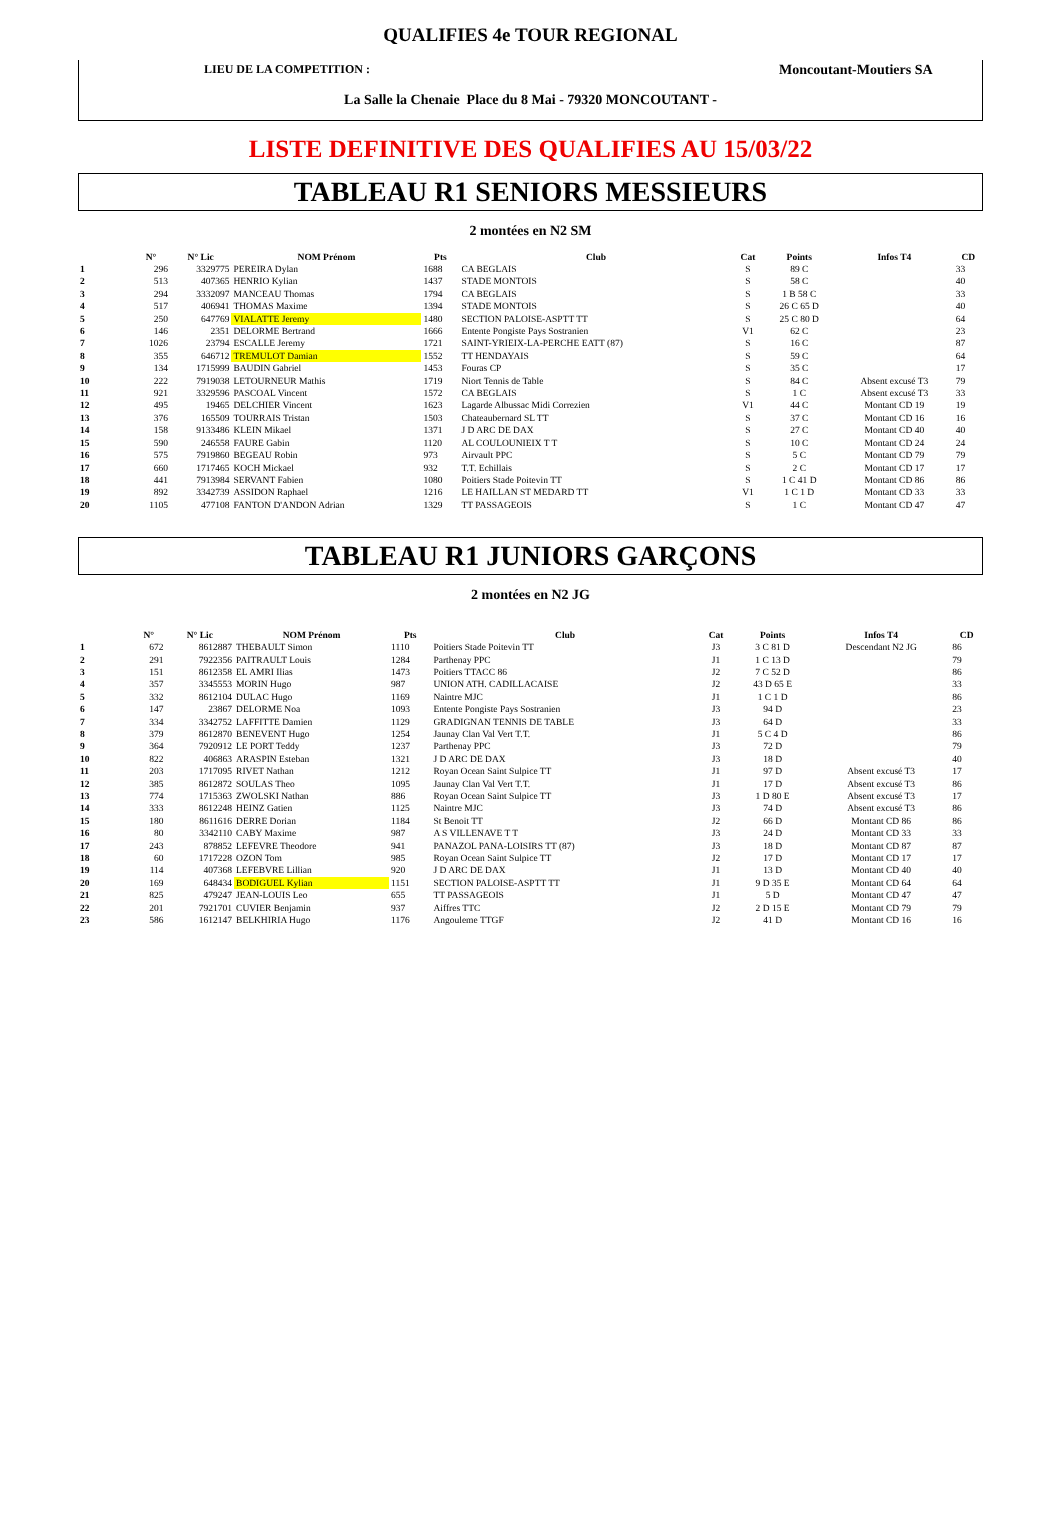QUALIFIES 4e TOUR REGIONAL
LIEU DE LA COMPETITION : Moncoutant-Moutiers SA
La Salle la Chenaie Place du 8 Mai - 79320 MONCOUTANT -
LISTE DEFINITIVE DES QUALIFIES AU 15/03/22
TABLEAU R1 SENIORS MESSIEURS
2 montées en N2 SM
| | N° | N° Lic | NOM Prénom | Pts | Club | Cat | Points | Infos T4 | CD |
| --- | --- | --- | --- | --- | --- | --- | --- | --- | --- |
| 1 | 296 | 3329775 | PEREIRA Dylan | 1688 | CA BEGLAIS | S | 89 C | | 33 |
| 2 | 513 | 407365 | HENRIO Kylian | 1437 | STADE MONTOIS | S | 58 C | | 40 |
| 3 | 294 | 3332097 | MANCEAU Thomas | 1794 | CA BEGLAIS | S | 1 B 58 C | | 33 |
| 4 | 517 | 406941 | THOMAS Maxime | 1394 | STADE MONTOIS | S | 26 C 65 D | | 40 |
| 5 | 250 | 647769 | VIALATTE Jeremy | 1480 | SECTION PALOISE-ASPTT TT | S | 25 C 80 D | | 64 |
| 6 | 146 | 2351 | DELORME Bertrand | 1666 | Entente Pongiste Pays Sostranien | V1 | 62 C | | 23 |
| 7 | 1026 | 23794 | ESCALLE Jeremy | 1721 | SAINT-YRIEIX-LA-PERCHE EATT (87) | S | 16 C | | 87 |
| 8 | 355 | 646712 | TREMULOT Damian | 1552 | TT HENDAYAIS | S | 59 C | | 64 |
| 9 | 134 | 1715999 | BAUDIN Gabriel | 1453 | Fouras CP | S | 35 C | | 17 |
| 10 | 222 | 7919038 | LETOURNEUR Mathis | 1719 | Niort Tennis de Table | S | 84 C | Absent excusé T3 | 79 |
| 11 | 921 | 3329596 | PASCOAL Vincent | 1572 | CA BEGLAIS | S | 1 C | Absent excusé T3 | 33 |
| 12 | 495 | 19465 | DELCHIER Vincent | 1623 | Lagarde Albussac Midi Correzien | V1 | 44 C | Montant CD 19 | 19 |
| 13 | 376 | 165509 | TOURRAIS Tristan | 1503 | Chateaubernard SL TT | S | 37 C | Montant CD 16 | 16 |
| 14 | 158 | 9133486 | KLEIN Mikael | 1371 | J D ARC DE DAX | S | 27 C | Montant CD 40 | 40 |
| 15 | 590 | 246558 | FAURE Gabin | 1120 | AL COULOUNIEIX T T | S | 10 C | Montant CD 24 | 24 |
| 16 | 575 | 7919860 | BEGEAU Robin | 973 | Airvault PPC | S | 5 C | Montant CD 79 | 79 |
| 17 | 660 | 1717465 | KOCH Mickael | 932 | T.T. Echillais | S | 2 C | Montant CD 17 | 17 |
| 18 | 441 | 7913984 | SERVANT Fabien | 1080 | Poitiers Stade Poitevin TT | S | 1 C 41 D | Montant CD 86 | 86 |
| 19 | 892 | 3342739 | ASSIDON Raphael | 1216 | LE HAILLAN ST MEDARD TT | V1 | 1 C 1 D | Montant CD 33 | 33 |
| 20 | 1105 | 477108 | FANTON D'ANDON Adrian | 1329 | TT PASSAGEOIS | S | 1 C | Montant CD 47 | 47 |
TABLEAU R1 JUNIORS GARÇONS
2 montées en N2 JG
| | N° | N° Lic | NOM Prénom | Pts | Club | Cat | Points | Infos T4 | CD |
| --- | --- | --- | --- | --- | --- | --- | --- | --- | --- |
| 1 | 672 | 8612887 | THEBAULT Simon | 1110 | Poitiers Stade Poitevin TT | J3 | 3 C 81 D | Descendant N2 JG | 86 |
| 2 | 291 | 7922356 | PAITRAULT Louis | 1284 | Parthenay PPC | J1 | 1 C 13 D | | 79 |
| 3 | 151 | 8612358 | EL AMRI Ilias | 1473 | Poitiers TTACC 86 | J2 | 7 C 52 D | | 86 |
| 4 | 357 | 3345553 | MORIN Hugo | 987 | UNION ATH. CADILLACAISE | J2 | 43 D 65 E | | 33 |
| 5 | 332 | 8612104 | DULAC Hugo | 1169 | Naintre MJC | J1 | 1 C 1 D | | 86 |
| 6 | 147 | 23867 | DELORME Noa | 1093 | Entente Pongiste Pays Sostranien | J3 | 94 D | | 23 |
| 7 | 334 | 3342752 | LAFFITTE Damien | 1129 | GRADIGNAN TENNIS DE TABLE | J3 | 64 D | | 33 |
| 8 | 379 | 8612870 | BENEVENT Hugo | 1254 | Jaunay Clan Val Vert T.T. | J1 | 5 C 4 D | | 86 |
| 9 | 364 | 7920912 | LE PORT Teddy | 1237 | Parthenay PPC | J3 | 72 D | | 79 |
| 10 | 822 | 406863 | ARASPIN Esteban | 1321 | J D ARC DE DAX | J3 | 18 D | | 40 |
| 11 | 203 | 1717095 | RIVET Nathan | 1212 | Royan Ocean Saint Sulpice TT | J1 | 97 D | Absent excusé T3 | 17 |
| 12 | 385 | 8612872 | SOULAS Theo | 1095 | Jaunay Clan Val Vert T.T. | J1 | 17 D | Absent excusé T3 | 86 |
| 13 | 774 | 1715363 | ZWOLSKI Nathan | 886 | Royan Ocean Saint Sulpice TT | J3 | 1 D 80 E | Absent excusé T3 | 17 |
| 14 | 333 | 8612248 | HEINZ Gatien | 1125 | Naintre MJC | J3 | 74 D | Absent excusé T3 | 86 |
| 15 | 180 | 8611616 | DERRE Dorian | 1184 | St Benoit TT | J2 | 66 D | Montant CD 86 | 86 |
| 16 | 80 | 3342110 | CABY Maxime | 987 | A S VILLENAVE T T | J3 | 24 D | Montant CD 33 | 33 |
| 17 | 243 | 878852 | LEFEVRE Theodore | 941 | PANAZOL PANA-LOISIRS TT (87) | J3 | 18 D | Montant CD 87 | 87 |
| 18 | 60 | 1717228 | OZON Tom | 985 | Royan Ocean Saint Sulpice TT | J2 | 17 D | Montant CD 17 | 17 |
| 19 | 114 | 407368 | LEFEBVRE Lillian | 920 | J D ARC DE DAX | J1 | 13 D | Montant CD 40 | 40 |
| 20 | 169 | 648434 | BODIGUEL Kylian | 1151 | SECTION PALOISE-ASPTT TT | J1 | 9 D 35 E | Montant CD 64 | 64 |
| 21 | 825 | 479247 | JEAN-LOUIS Leo | 655 | TT PASSAGEOIS | J1 | 5 D | Montant CD 47 | 47 |
| 22 | 201 | 7921701 | CUVIER Benjamin | 937 | Aiffres TTC | J2 | 2 D 15 E | Montant CD 79 | 79 |
| 23 | 586 | 1612147 | BELKHIRIA Hugo | 1176 | Angouleme TTGF | J2 | 41 D | Montant CD 16 | 16 |